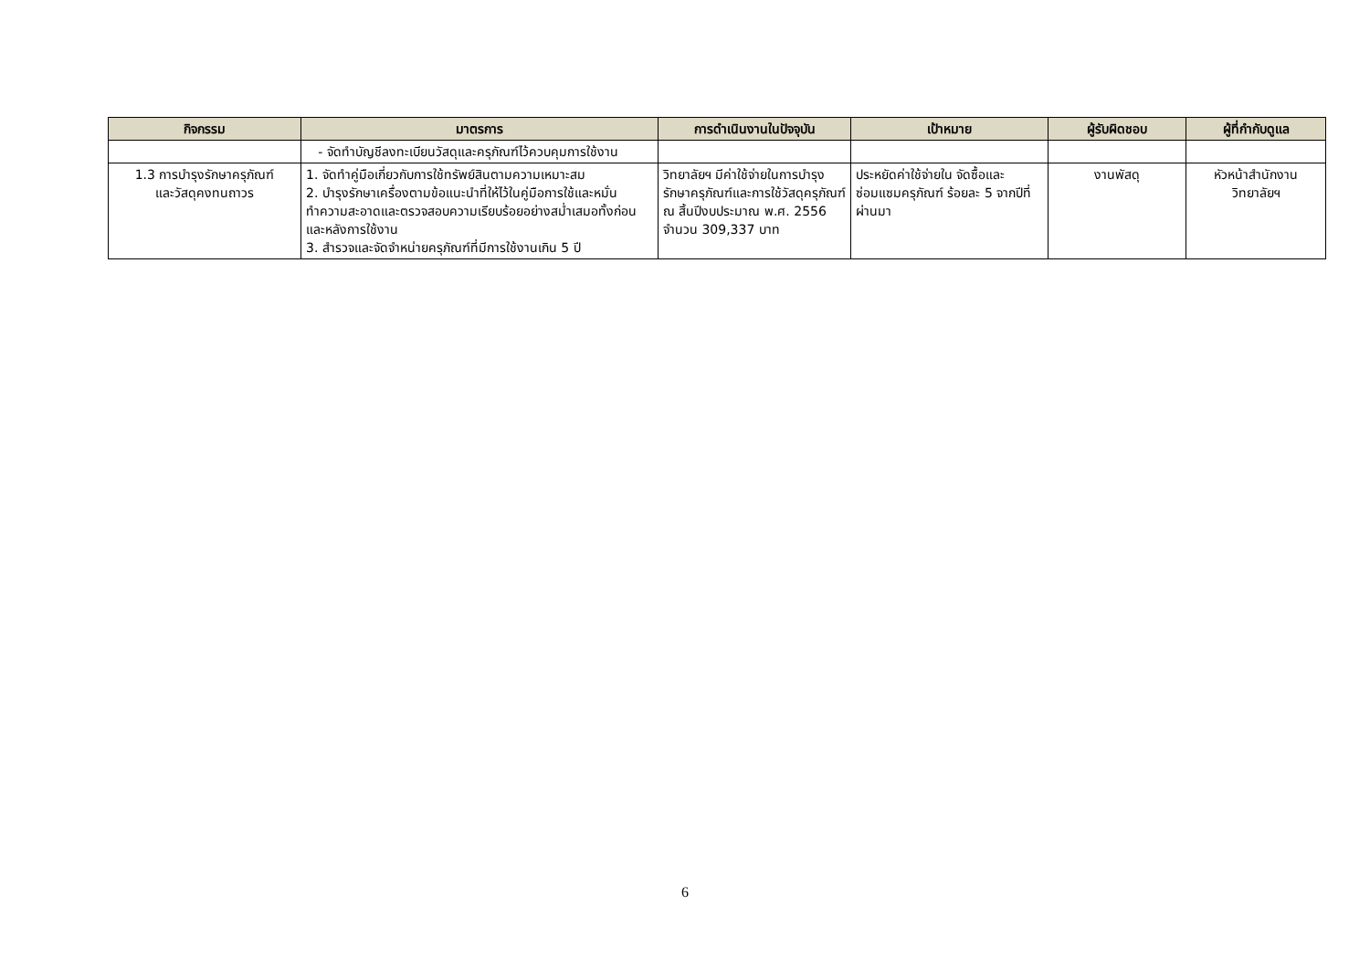| กิจกรรม | มาตรการ | การดำเนินงานในปัจจุบัน | เป้าหมาย | ผู้รับผิดชอบ | ผู้ที่กำกับดูแล |
| --- | --- | --- | --- | --- | --- |
| | - จัดทำบัญชีลงทะเบียนวัสดุและครุภัณฑ์ไว้ควบคุมการใช้งาน | | | | |
| 1.3 การบำรุงรักษาครุภัณฑ์ และวัสดุคงทนถาวร | 1. จัดทำคู่มือเกี่ยวกับการใช้ทรัพย์สินตามความเหมาะสม 2. บำรุงรักษาเครื่องตามข้อแนะนำที่ให้ไว้ในคู่มือการใช้และหมั่นทำความสะอาดและตรวจสอบความเรียบร้อยอย่างสม่ำเสมอทั้งก่อนและหลังการใช้งาน 3. สำรวจและจัดจำหน่ายครุภัณฑ์ที่มีการใช้งานเกิน 5 ปี | วิทยาลัยฯ มีค่าใช้จ่ายในการบำรุงรักษาครุภัณฑ์และการใช้วัสดุครุภัณฑ์ ณ สิ้นปีงบประมาณ พ.ศ. 2556 จำนวน 309,337 บาท | ประหยัดค่าใช้จ่ายใน จัดซื้อและซ่อมแซมครุภัณฑ์ ร้อยละ 5 จากปีที่ผ่านมา | งานพัสดุ | หัวหน้าสำนักงาน วิทยาลัยฯ |
6